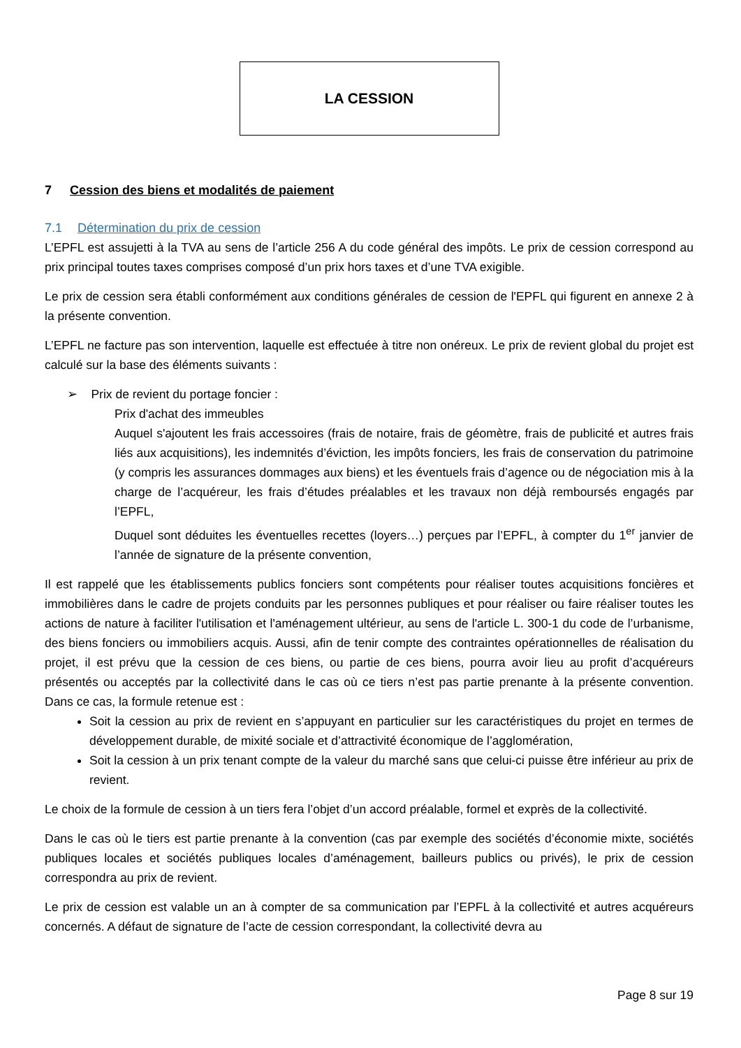LA CESSION
7 Cession des biens et modalités de paiement
7.1 Détermination du prix de cession
L’EPFL est assujetti à la TVA au sens de l’article 256 A du code général des impôts. Le prix de cession correspond au prix principal toutes taxes comprises composé d’un prix hors taxes et d’une TVA exigible.
Le prix de cession sera établi conformément aux conditions générales de cession de l'EPFL qui figurent en annexe 2 à la présente convention.
L’EPFL ne facture pas son intervention, laquelle est effectuée à titre non onéreux. Le prix de revient global du projet est calculé sur la base des éléments suivants :
➢ Prix de revient du portage foncier :
Prix d'achat des immeubles
Auquel s'ajoutent les frais accessoires (frais de notaire, frais de géomètre, frais de publicité et autres frais liés aux acquisitions), les indemnités d’éviction, les impôts fonciers, les frais de conservation du patrimoine (y compris les assurances dommages aux biens) et les éventuels frais d’agence ou de négociation mis à la charge de l’acquéreur, les frais d’études préalables et les travaux non déjà remboursés engagés par l’EPFL,
Duquel sont déduites les éventuelles recettes (loyers…) perçues par l’EPFL, à compter du 1<sup>er</sup> janvier de l’année de signature de la présente convention,
Il est rappelé que les établissements publics fonciers sont compétents pour réaliser toutes acquisitions foncières et immobilières dans le cadre de projets conduits par les personnes publiques et pour réaliser ou faire réaliser toutes les actions de nature à faciliter l'utilisation et l'aménagement ultérieur, au sens de l'article L. 300-1 du code de l’urbanisme, des biens fonciers ou immobiliers acquis. Aussi, afin de tenir compte des contraintes opérationnelles de réalisation du projet, il est prévu que la cession de ces biens, ou partie de ces biens, pourra avoir lieu au profit d’acquéreurs présentés ou acceptés par la collectivité dans le cas où ce tiers n’est pas partie prenante à la présente convention. Dans ce cas, la formule retenue est :
Soit la cession au prix de revient en s’appuyant en particulier sur les caractéristiques du projet en termes de développement durable, de mixité sociale et d’attractivité économique de l’agglomération,
Soit la cession à un prix tenant compte de la valeur du marché sans que celui-ci puisse être inférieur au prix de revient.
Le choix de la formule de cession à un tiers fera l’objet d’un accord préalable, formel et exprès de la collectivité.
Dans le cas où le tiers est partie prenante à la convention (cas par exemple des sociétés d’économie mixte, sociétés publiques locales et sociétés publiques locales d’aménagement, bailleurs publics ou privés), le prix de cession correspondra au prix de revient.
Le prix de cession est valable un an à compter de sa communication par l’EPFL à la collectivité et autres acquéreurs concernés. A défaut de signature de l’acte de cession correspondant, la collectivité devra au
Page 8 sur 19